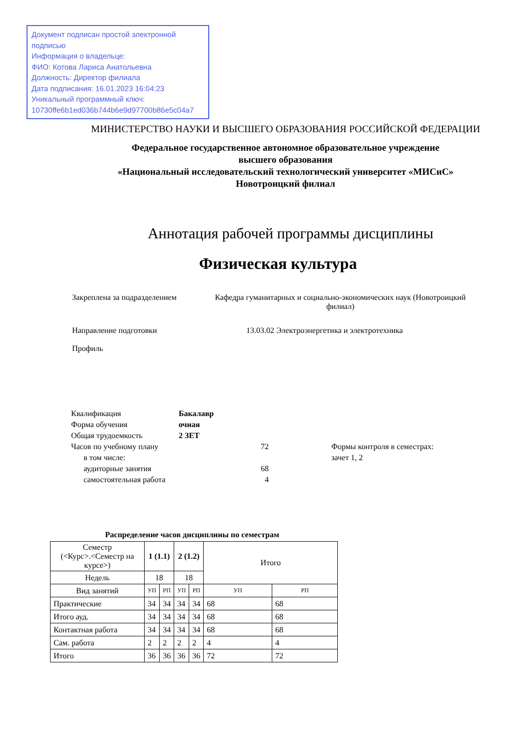Документ подписан простой электронной подписью
Информация о владельце:
ФИО: Котова Лариса Анатольевна
Должность: Директор филиала
Дата подписания: 16.01.2023 16:04:23
Уникальный программный ключ:
10730ffe6b1ed036b744b6e9d97700b86e5c04a7
МИНИСТЕРСТВО НАУКИ И ВЫСШЕГО ОБРАЗОВАНИЯ РОССИЙСКОЙ ФЕДЕРАЦИИ
Федеральное государственное автономное образовательное учреждение
высшего образования
«Национальный исследовательский технологический университет «МИСиС»
Новотроицкий филиал
Аннотация рабочей программы дисциплины
Физическая культура
Закреплена за подразделением
Кафедра гуманитарных и социально-экономических наук (Новотроицкий филиал)
Направление подготовки 13.03.02 Электроэнергетика и электротехника
Профиль
| Квалификация | Бакалавр | |
| Форма обучения | очная | |
| Общая трудоемкость | 2 ЗЕТ | |
| Часов по учебному плану | 72 | Формы контроля в семестрах: |
| в том числе: | | зачет 1, 2 |
| аудиторные занятия | 68 | |
| самостоятельная работа | 4 | |
Распределение часов дисциплины по семестрам
| Семестр (<Курс>.<Семестр на курсе>) | 1 (1.1) | | 2 (1.2) | | Итого | |
| --- | --- | --- | --- | --- | --- | --- |
| Недель | 18 | | 18 | | | |
| Вид занятий | УП | РП | УП | РП | УП | РП |
| Практические | 34 | 34 | 34 | 34 | 68 | 68 |
| Итого ауд. | 34 | 34 | 34 | 34 | 68 | 68 |
| Контактная работа | 34 | 34 | 34 | 34 | 68 | 68 |
| Сам. работа | 2 | 2 | 2 | 2 | 4 | 4 |
| Итого | 36 | 36 | 36 | 36 | 72 | 72 |